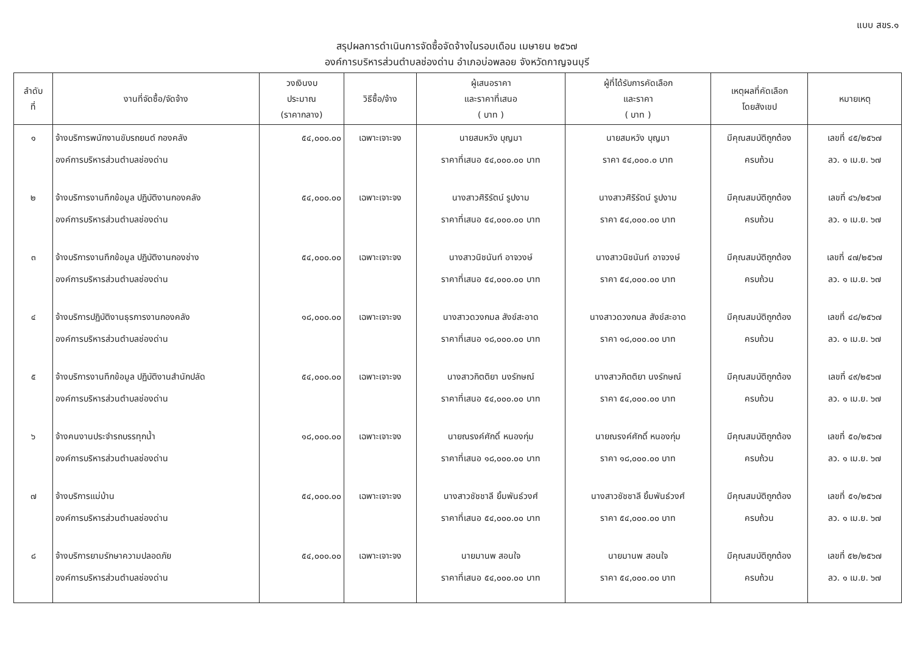แบบ สขร.๑
สรุปผลการดำเนินการจัดซื้อจัดจ้างในรอบเดือน เมษายน ๒๕๖๗
องค์การบริหารส่วนตำบลช่องด่าน อำเภอบ่อพลอย จังหวัดกาญจนบุรี
| ลำดับ ที่ | งานที่จัดซื้อ/จัดจ้าง | วงเงินงบ ประมาณ (ราคากลาง) | วิธีซื้อ/จ้าง | ผู้เสนอราคา และราคาที่เสนอ ( บาท ) | ผู้ที่ได้รับการคัดเลือก และราคา ( บาท ) | เหตุผลที่คัดเลือก โดยสังเขป | หมายเหตุ |
| --- | --- | --- | --- | --- | --- | --- | --- |
| ๑ | จ้างบริการพนักงานขับรถยนต์ กองคลัง องค์การบริหารส่วนตำบลช่องด่าน | ๕๔,๐๐๐.๐๐ | เฉพาะเจาะจง | นายสมหวัง บุญมา ราคาที่เสนอ ๕๔,๐๐๐.๐๐ บาท | นายสมหวัง บุญมา ราคา ๕๔,๐๐๐.๐ บาท | มีคุณสมบัติถูกต้อง ครบถ้วน | เลขที่ ๔๕/๒๕๖๗ ลว. ๑ เม.ย. ๖๗ |
| ๒ | จ้างบริการงานทึกข้อมูล ปฏิบัติงานกองคลัง องค์การบริหารส่วนตำบลช่องด่าน | ๕๔,๐๐๐.๐๐ | เฉพาะเจาะจง | นางสาวศิริรัตน์ รูปงาม ราคาที่เสนอ ๕๔,๐๐๐.๐๐ บาท | นางสาวศิริรัตน์ รูปงาม ราคา ๕๔,๐๐๐.๐๐ บาท | มีคุณสมบัติถูกต้อง ครบถ้วน | เลขที่ ๔๖/๒๕๖๗ ลว. ๑ เม.ย. ๖๗ |
| ๓ | จ้างบริการงานทึกข้อมูล ปฏิบัติงานกองช่าง องค์การบริหารส่วนตำบลช่องด่าน | ๕๔,๐๐๐.๐๐ | เฉพาะเจาะจง | นางสาวนิชนันท์ อาจวงษ์ ราคาที่เสนอ ๕๔,๐๐๐.๐๐ บาท | นางสาวนิชนันท์ อาจวงษ์ ราคา ๕๔,๐๐๐.๐๐ บาท | มีคุณสมบัติถูกต้อง ครบถ้วน | เลขที่ ๔๗/๒๕๖๗ ลว. ๑ เม.ย. ๖๗ |
| ๔ | จ้างบริการปฏิบัติงานธุรการงานกองคลัง องค์การบริหารส่วนตำบลช่องด่าน | ๑๘,๐๐๐.๐๐ | เฉพาะเจาะจง | นางสาวดวงกมล สังข์สะอาด ราคาที่เสนอ ๑๘,๐๐๐.๐๐ บาท | นางสาวดวงกมล สังข์สะอาด ราคา ๑๘,๐๐๐.๐๐ บาท | มีคุณสมบัติถูกต้อง ครบถ้วน | เลขที่ ๔๘/๒๕๖๗ ลว. ๑ เม.ย. ๖๗ |
| ๕ | จ้างบริการงานทึกข้อมูล ปฏิบัติงานสำนักปลัด องค์การบริหารส่วนตำบลช่องด่าน | ๕๔,๐๐๐.๐๐ | เฉพาะเจาะจง | นางสาวกิตติยา นงรักษณ์ ราคาที่เสนอ ๕๔,๐๐๐.๐๐ บาท | นางสาวกิตติยา นงรักษณ์ ราคา ๕๔,๐๐๐.๐๐ บาท | มีคุณสมบัติถูกต้อง ครบถ้วน | เลขที่ ๔๙/๒๕๖๗ ลว. ๑ เม.ย. ๖๗ |
| ๖ | จ้างคนงานประจำรถบรรทุกน้ำ องค์การบริหารส่วนตำบลช่องด่าน | ๑๘,๐๐๐.๐๐ | เฉพาะเจาะจง | นายณรงค์ศักดิ์ หนองกุ่ม ราคาที่เสนอ ๑๘,๐๐๐.๐๐ บาท | นายณรงค์ศักดิ์ หนองกุ่ม ราคา ๑๘,๐๐๐.๐๐ บาท | มีคุณสมบัติถูกต้อง ครบถ้วน | เลขที่ ๕๐/๒๕๖๗ ลว. ๑ เม.ย. ๖๗ |
| ๗ | จ้างบริการแม่บ้าน องค์การบริหารส่วนตำบลช่องด่าน | ๕๔,๐๐๐.๐๐ | เฉพาะเจาะจง | นางสาวชัชชาลี ยิ้มพันธ์วงศ์ ราคาที่เสนอ ๕๔,๐๐๐.๐๐ บาท | นางสาวชัชชาลี ยิ้มพันธ์วงศ์ ราคา ๕๔,๐๐๐.๐๐ บาท | มีคุณสมบัติถูกต้อง ครบถ้วน | เลขที่ ๕๑/๒๕๖๗ ลว. ๑ เม.ย. ๖๗ |
| ๘ | จ้างบริการยามรักษาความปลอดภัย องค์การบริหารส่วนตำบลช่องด่าน | ๕๔,๐๐๐.๐๐ | เฉพาะเจาะจง | นายมานพ สอนใจ ราคาที่เสนอ ๕๔,๐๐๐.๐๐ บาท | นายมานพ สอนใจ ราคา ๕๔,๐๐๐.๐๐ บาท | มีคุณสมบัติถูกต้อง ครบถ้วน | เลขที่ ๕๒/๒๕๖๗ ลว. ๑ เม.ย. ๖๗ |